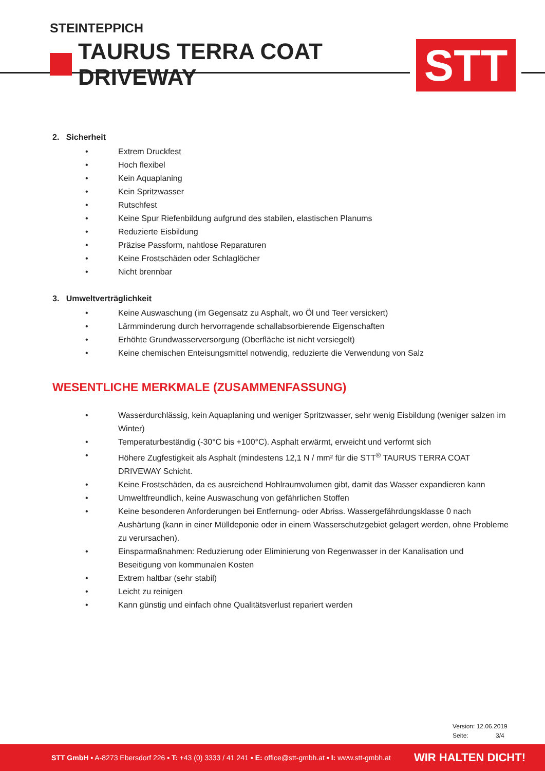STEINTEPPICH
TAURUS TERRA COAT DRIVEWAY
STT
2. Sicherheit
• Extrem Druckfest
• Hoch flexibel
• Kein Aquaplaning
• Kein Spritzwasser
• Rutschfest
• Keine Spur Riefenbildung aufgrund des stabilen, elastischen Planums
• Reduzierte Eisbildung
• Präzise Passform, nahtlose Reparaturen
• Keine Frostschäden oder Schlaglöcher
• Nicht brennbar
3. Umweltverträglichkeit
• Keine Auswaschung (im Gegensatz zu Asphalt, wo Öl und Teer versickert)
• Lärmminderung durch hervorragende schallabsorbierende Eigenschaften
• Erhöhte Grundwasserversorgung (Oberfläche ist nicht versiegelt)
• Keine chemischen Enteisungsmittel notwendig, reduzierte die Verwendung von Salz
WESENTLICHE MERKMALE (ZUSAMMENFASSUNG)
• Wasserdurchlässig, kein Aquaplaning und weniger Spritzwasser, sehr wenig Eisbildung (weniger salzen im Winter)
• Temperaturbeständig (-30°C bis +100°C). Asphalt erwärmt, erweicht und verformt sich
• Höhere Zugfestigkeit als Asphalt (mindestens 12,1 N / mm² für die STT<sup>®</sup> TAURUS TERRA COAT DRIVEWAY Schicht.
• Keine Frostschäden, da es ausreichend Hohlraumvolumen gibt, damit das Wasser expandieren kann
• Umweltfreundlich, keine Auswaschung von gefährlichen Stoffen
• Keine besonderen Anforderungen bei Entfernung- oder Abriss. Wassergefährdungsklasse 0 nach Aushärtung (kann in einer Mülldeponie oder in einem Wasserschutzgebiet gelagert werden, ohne Probleme zu verursachen).
• Einsparmaßnahmen: Reduzierung oder Eliminierung von Regenwasser in der Kanalisation und
Beseitigung von kommunalen Kosten
• Extrem haltbar (sehr stabil)
• Leicht zu reinigen
• Kann günstig und einfach ohne Qualitätsverlust repariert werden
Version: 12.06.2019
Seite: 3/4
STT GmbH ▪ A-8273 Ebersdorf 226 ▪ T: +43 (0) 3333 / 41 241 ▪ E: office@stt-gmbh.at ▪ I: www.stt-gmbh.at WIR HALTEN DICHT!